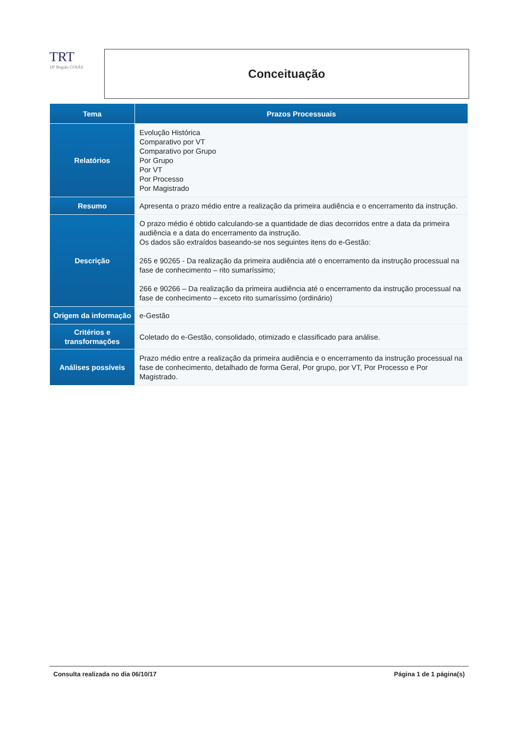TRT
18ª Região GOIÁS
Conceituação
| Tema | Prazos Processuais |
| --- | --- |
| Relatórios | Evolução Histórica Comparativo por VT Comparativo por Grupo Por Grupo Por VT Por Processo Por Magistrado |
| Resumo | Apresenta o prazo médio entre a realização da primeira audiência e o encerramento da instrução. |
| Descrição | O prazo médio é obtido calculando-se a quantidade de dias decorridos entre a data da primeira audiência e a data do encerramento da instrução. Os dados são extraídos baseando-se nos seguintes itens do e-Gestão: 265 e 90265 - Da realização da primeira audiência até o encerramento da instrução processual na fase de conhecimento – rito sumaríssimo; 266 e 90266 – Da realização da primeira audiência até o encerramento da instrução processual na fase de conhecimento – exceto rito sumaríssimo (ordinário) |
| Origem da informação | e-Gestão |
| Critérios e transformações | Coletado do e-Gestão, consolidado, otimizado e classificado para análise. |
| Análises possíveis | Prazo médio entre a realização da primeira audiência e o encerramento da instrução processual na fase de conhecimento, detalhado de forma Geral, Por grupo, por VT, Por Processo e Por Magistrado. |
Consulta realizada no dia 06/10/17 Página 1 de 1 página(s)